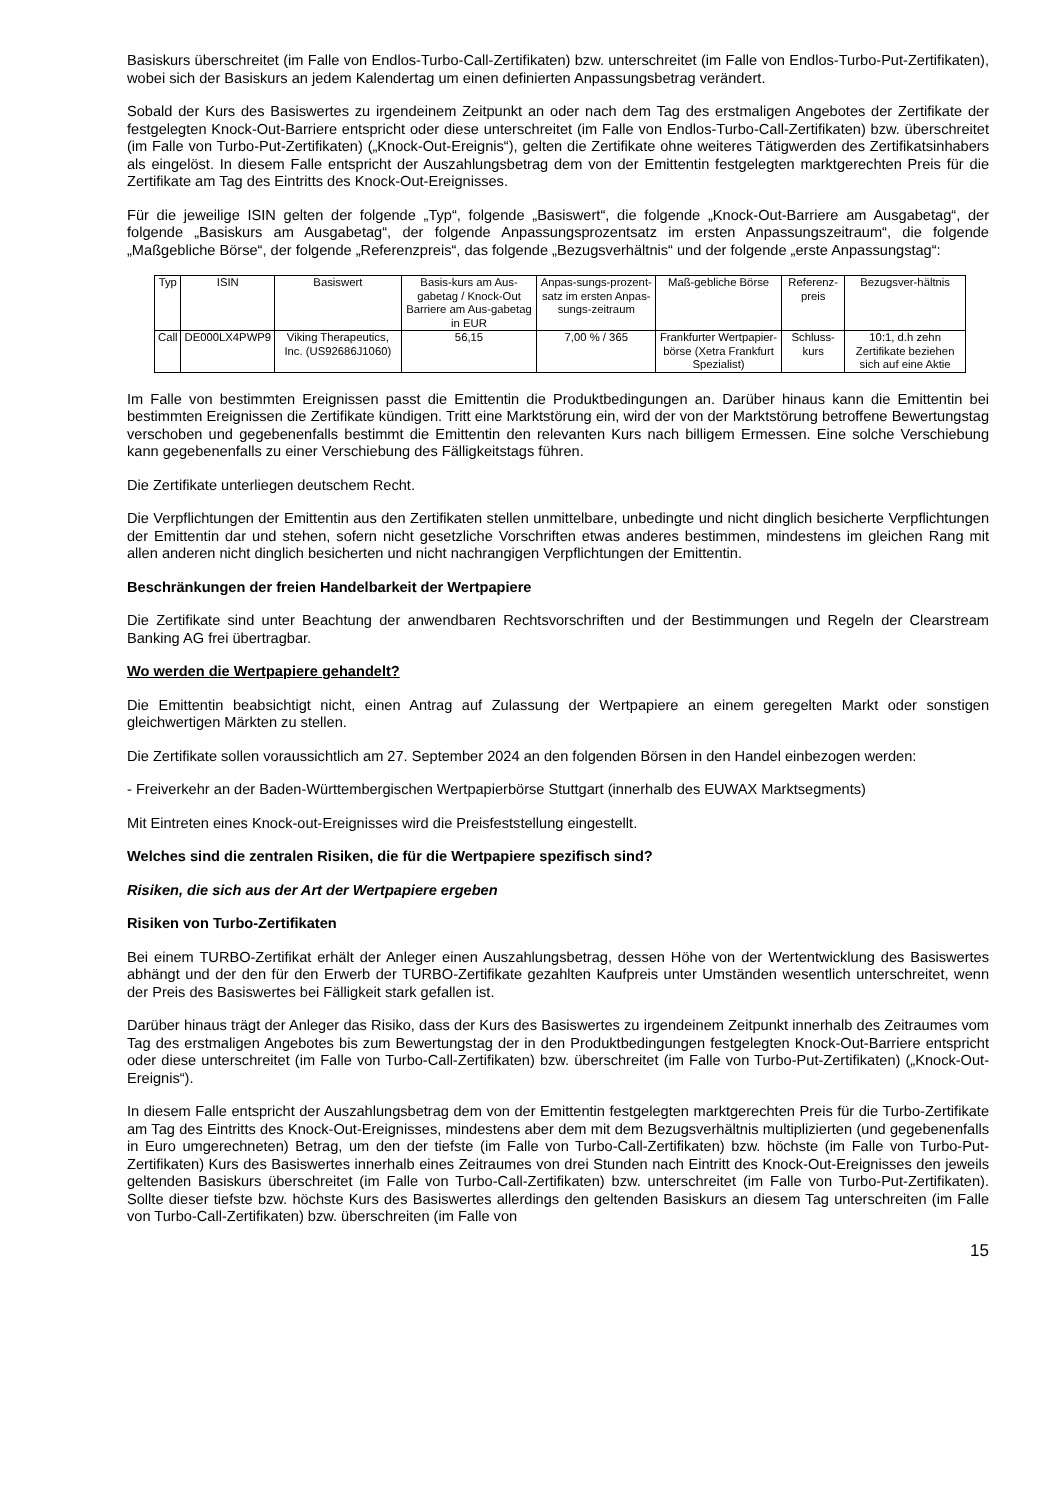Basiskurs überschreitet (im Falle von Endlos-Turbo-Call-Zertifikaten) bzw. unterschreitet (im Falle von Endlos-Turbo-Put-Zertifikaten), wobei sich der Basiskurs an jedem Kalendertag um einen definierten Anpassungsbetrag verändert.
Sobald der Kurs des Basiswertes zu irgendeinem Zeitpunkt an oder nach dem Tag des erstmaligen Angebotes der Zertifikate der festgelegten Knock-Out-Barriere entspricht oder diese unterschreitet (im Falle von Endlos-Turbo-Call-Zertifikaten) bzw. überschreitet (im Falle von Turbo-Put-Zertifikaten) („Knock-Out-Ereignis“), gelten die Zertifikate ohne weiteres Tätigwerden des Zertifikatsinhabers als eingelöst. In diesem Falle entspricht der Auszahlungsbetrag dem von der Emittentin festgelegten marktgerechten Preis für die Zertifikate am Tag des Eintritts des Knock-Out-Ereignisses.
Für die jeweilige ISIN gelten der folgende „Typ“, folgende „Basiswert“, die folgende „Knock-Out-Barriere am Ausgabetag“, der folgende „Basiskurs am Ausgabetag“, der folgende Anpassungsprozentsatz im ersten Anpassungszeitraum“, die folgende „Maßgebliche Börse“, der folgende „Referenzpreis“, das folgende „Bezugsverhältnis“ und der folgende „erste Anpassungstag“:
| Typ | ISIN | Basiswert | Basis-kurs am Aus-gabetag / Knock-Out Barriere am Aus-gabetag in EUR | Anpas-sungs-prozent-satz im ersten Anpas-sungs-zeitraum | Maß-gebliche Börse | Referenz-preis | Bezugsver-hältnis |
| --- | --- | --- | --- | --- | --- | --- | --- |
| Call | DE000LX4PWP9 | Viking Therapeutics, Inc. (US92686J1060) | 56,15 | 7,00 % / 365 | Frankfurter Wertpapier-börse (Xetra Frankfurt Spezialist) | Schluss-kurs | 10:1, d.h zehn Zertifikate beziehen sich auf eine Aktie |
Im Falle von bestimmten Ereignissen passt die Emittentin die Produktbedingungen an. Darüber hinaus kann die Emittentin bei bestimmten Ereignissen die Zertifikate kündigen. Tritt eine Marktstörung ein, wird der von der Marktstörung betroffene Bewertungstag verschoben und gegebenenfalls bestimmt die Emittentin den relevanten Kurs nach billigem Ermessen. Eine solche Verschiebung kann gegebenenfalls zu einer Verschiebung des Fälligkeitstags führen.
Die Zertifikate unterliegen deutschem Recht.
Die Verpflichtungen der Emittentin aus den Zertifikaten stellen unmittelbare, unbedingte und nicht dinglich besicherte Verpflichtungen der Emittentin dar und stehen, sofern nicht gesetzliche Vorschriften etwas anderes bestimmen, mindestens im gleichen Rang mit allen anderen nicht dinglich besicherten und nicht nachrangigen Verpflichtungen der Emittentin.
Beschränkungen der freien Handelbarkeit der Wertpapiere
Die Zertifikate sind unter Beachtung der anwendbaren Rechtsvorschriften und der Bestimmungen und Regeln der Clearstream Banking AG frei übertragbar.
Wo werden die Wertpapiere gehandelt?
Die Emittentin beabsichtigt nicht, einen Antrag auf Zulassung der Wertpapiere an einem geregelten Markt oder sonstigen gleichwertigen Märkten zu stellen.
Die Zertifikate sollen voraussichtlich am 27. September 2024 an den folgenden Börsen in den Handel einbezogen werden:
- Freiverkehr an der Baden-Württembergischen Wertpapierbörse Stuttgart (innerhalb des EUWAX Marktsegments)
Mit Eintreten eines Knock-out-Ereignisses wird die Preisfeststellung eingestellt.
Welches sind die zentralen Risiken, die für die Wertpapiere spezifisch sind?
Risiken, die sich aus der Art der Wertpapiere ergeben
Risiken von Turbo-Zertifikaten
Bei einem TURBO-Zertifikat erhält der Anleger einen Auszahlungsbetrag, dessen Höhe von der Wertentwicklung des Basiswertes abhängt und der den für den Erwerb der TURBO-Zertifikate gezahlten Kaufpreis unter Umständen wesentlich unterschreitet, wenn der Preis des Basiswertes bei Fälligkeit stark gefallen ist.
Darüber hinaus trägt der Anleger das Risiko, dass der Kurs des Basiswertes zu irgendeinem Zeitpunkt innerhalb des Zeitraumes vom Tag des erstmaligen Angebotes bis zum Bewertungstag der in den Produktbedingungen festgelegten Knock-Out-Barriere entspricht oder diese unterschreitet (im Falle von Turbo-Call-Zertifikaten) bzw. überschreitet (im Falle von Turbo-Put-Zertifikaten) („Knock-Out-Ereignis“).
In diesem Falle entspricht der Auszahlungsbetrag dem von der Emittentin festgelegten marktgerechten Preis für die Turbo-Zertifikate am Tag des Eintritts des Knock-Out-Ereignisses, mindestens aber dem mit dem Bezugsverhältnis multiplizierten (und gegebenenfalls in Euro umgerechneten) Betrag, um den der tiefste (im Falle von Turbo-Call-Zertifikaten) bzw. höchste (im Falle von Turbo-Put-Zertifikaten) Kurs des Basiswertes innerhalb eines Zeitraumes von drei Stunden nach Eintritt des Knock-Out-Ereignisses den jeweils geltenden Basiskurs überschreitet (im Falle von Turbo-Call-Zertifikaten) bzw. unterschreitet (im Falle von Turbo-Put-Zertifikaten). Sollte dieser tiefste bzw. höchste Kurs des Basiswertes allerdings den geltenden Basiskurs an diesem Tag unterschreiten (im Falle von Turbo-Call-Zertifikaten) bzw. überschreiten (im Falle von
15